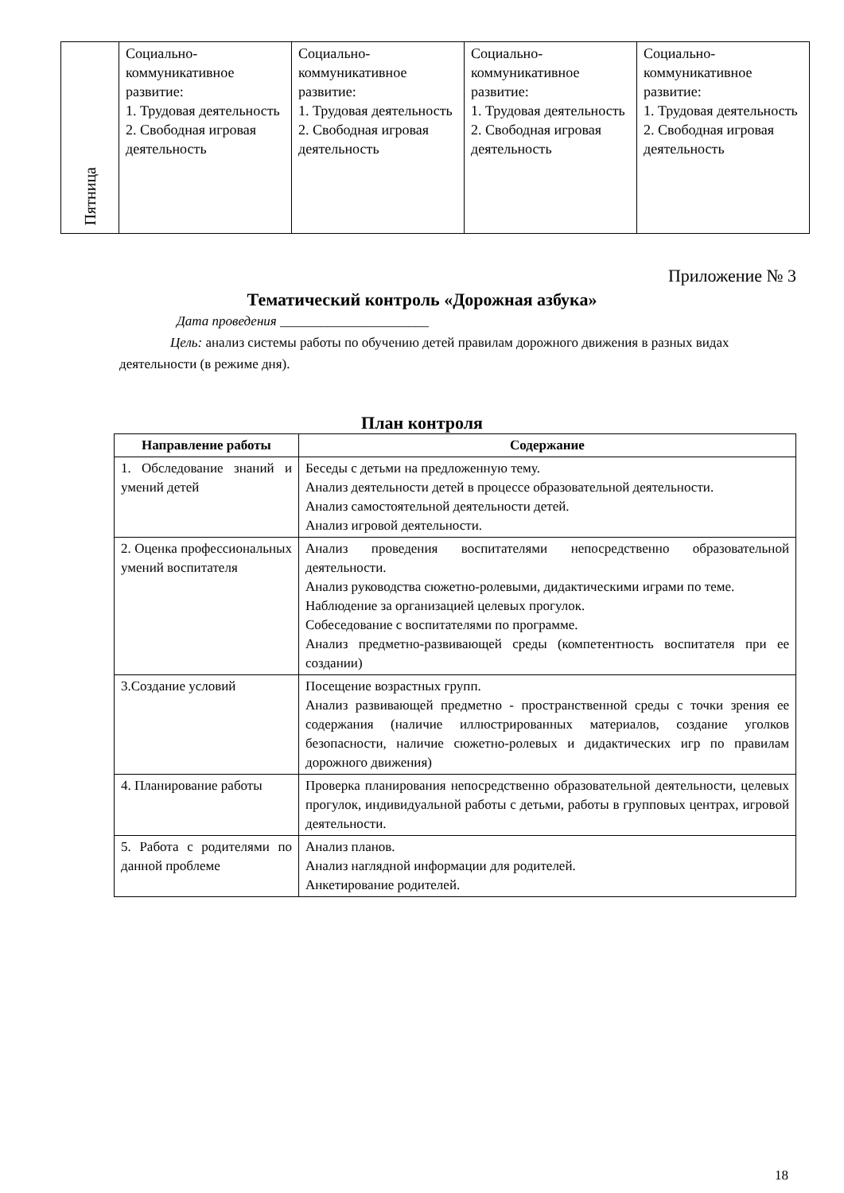| Пятница | Социально- коммуникативное развитие: 1. Трудовая деятельность 2. Свободная игровая деятельность | Социально- коммуникативное развитие: 1. Трудовая деятельность 2. Свободная игровая деятельность | Социально- коммуникативное развитие: 1. Трудовая деятельность 2. Свободная игровая деятельность | Социально- коммуникативное развитие: 1. Трудовая деятельность 2. Свободная игровая деятельность |
Приложение № 3
Тематический контроль «Дорожная азбука»
Дата проведения ______________________
Цель: анализ системы работы по обучению детей правилам дорожного движения в разных видах деятельности (в режиме дня).
План контроля
| Направление работы | Содержание |
| --- | --- |
| 1. Обследование знаний и умений детей | Беседы с детьми на предложенную тему. Анализ деятельности детей в процессе образовательной деятельности. Анализ самостоятельной деятельности детей. Анализ игровой деятельности. |
| 2. Оценка профессиональных умений воспитателя | Анализ проведения воспитателями непосредственно образовательной деятельности. Анализ руководства сюжетно-ролевыми, дидактическими играми по теме. Наблюдение за организацией целевых прогулок. Собеседование с воспитателями по программе. Анализ предметно-развивающей среды (компетентность воспитателя при ее создании) |
| 3.Создание условий | Посещение возрастных групп. Анализ развивающей предметно - пространственной среды с точки зрения ее содержания (наличие иллюстрированных материалов, создание уголков безопасности, наличие сюжетно-ролевых и дидактических игр по правилам дорожного движения) |
| 4. Планирование работы | Проверка планирования непосредственно образовательной деятельности, целевых прогулок, индивидуальной работы с детьми, работы в групповых центрах, игровой деятельности. |
| 5. Работа с родителями по данной проблеме | Анализ планов. Анализ наглядной информации для родителей. Анкетирование родителей. |
18